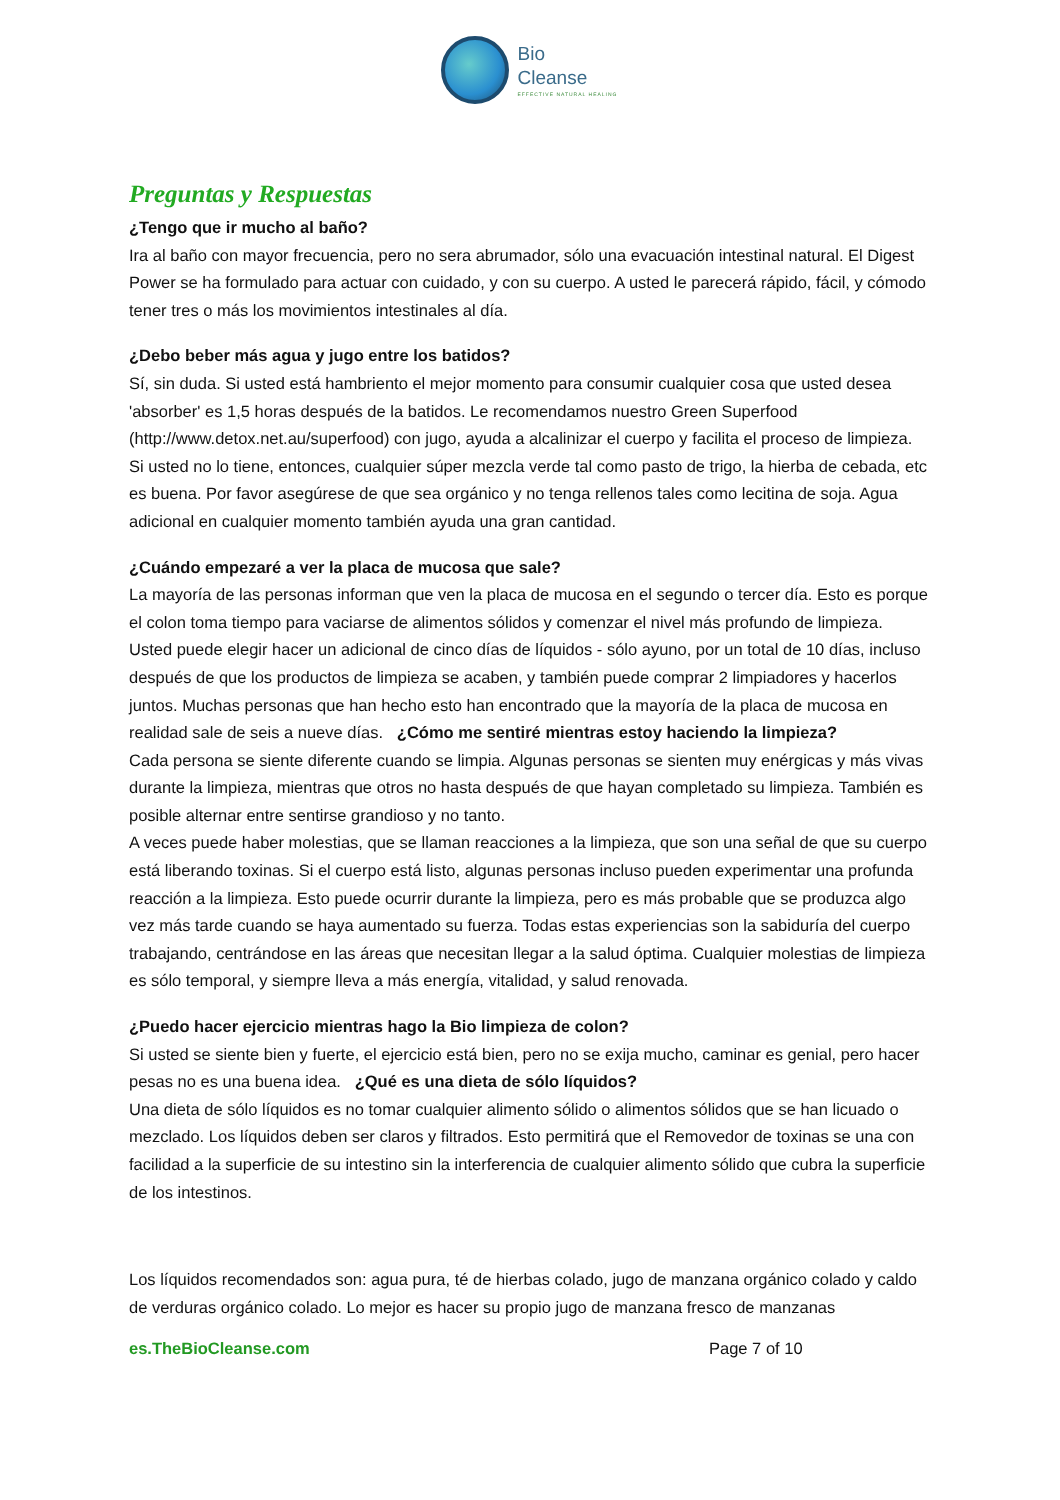Bio
Cleanse
EFFECTIVE NATURAL HEALING
Preguntas y Respuestas
¿Tengo que ir mucho al baño?
Ira al baño con mayor frecuencia, pero no sera abrumador, sólo una evacuación intestinal natural. El Digest Power se ha formulado para actuar con cuidado, y con su cuerpo. A usted le parecerá rápido, fácil, y cómodo tener tres o más los movimientos intestinales al día.
¿Debo beber más agua y jugo entre los batidos?
Sí, sin duda. Si usted está hambriento el mejor momento para consumir cualquier cosa que usted desea 'absorber' es 1,5 horas después de la batidos. Le recomendamos nuestro Green Superfood (http://www.detox.net.au/superfood) con jugo, ayuda a alcalinizar el cuerpo y facilita el proceso de limpieza. Si usted no lo tiene, entonces, cualquier súper mezcla verde tal como pasto de trigo, la hierba de cebada, etc es buena. Por favor asegúrese de que sea orgánico y no tenga rellenos tales como lecitina de soja. Agua adicional en cualquier momento también ayuda una gran cantidad.
¿Cuándo empezaré a ver la placa de mucosa que sale?
La mayoría de las personas informan que ven la placa de mucosa en el segundo o tercer día. Esto es porque el colon toma tiempo para vaciarse de alimentos sólidos y comenzar el nivel más profundo de limpieza. Usted puede elegir hacer un adicional de cinco días de líquidos - sólo ayuno, por un total de 10 días, incluso después de que los productos de limpieza se acaben, y también puede comprar 2 limpiadores y hacerlos juntos. Muchas personas que han hecho esto han encontrado que la mayoría de la placa de mucosa en realidad sale de seis a nueve días. ¿Cómo me sentiré mientras estoy haciendo la limpieza?
Cada persona se siente diferente cuando se limpia. Algunas personas se sienten muy enérgicas y más vivas durante la limpieza, mientras que otros no hasta después de que hayan completado su limpieza. También es posible alternar entre sentirse grandioso y no tanto.
A veces puede haber molestias, que se llaman reacciones a la limpieza, que son una señal de que su cuerpo está liberando toxinas. Si el cuerpo está listo, algunas personas incluso pueden experimentar una profunda reacción a la limpieza. Esto puede ocurrir durante la limpieza, pero es más probable que se produzca algo vez más tarde cuando se haya aumentado su fuerza. Todas estas experiencias son la sabiduría del cuerpo trabajando, centrándose en las áreas que necesitan llegar a la salud óptima. Cualquier molestias de limpieza es sólo temporal, y siempre lleva a más energía, vitalidad, y salud renovada.
¿Puedo hacer ejercicio mientras hago la Bio limpieza de colon?
Si usted se siente bien y fuerte, el ejercicio está bien, pero no se exija mucho, caminar es genial, pero hacer pesas no es una buena idea. ¿Qué es una dieta de sólo líquidos?
Una dieta de sólo líquidos es no tomar cualquier alimento sólido o alimentos sólidos que se han licuado o mezclado. Los líquidos deben ser claros y filtrados. Esto permitirá que el Removedor de toxinas se una con facilidad a la superficie de su intestino sin la interferencia de cualquier alimento sólido que cubra la superficie de los intestinos.
Los líquidos recomendados son: agua pura, té de hierbas colado, jugo de manzana orgánico colado y caldo de verduras orgánico colado. Lo mejor es hacer su propio jugo de manzana fresco de manzanas
es.TheBioCleanse.com Page 7 of 10